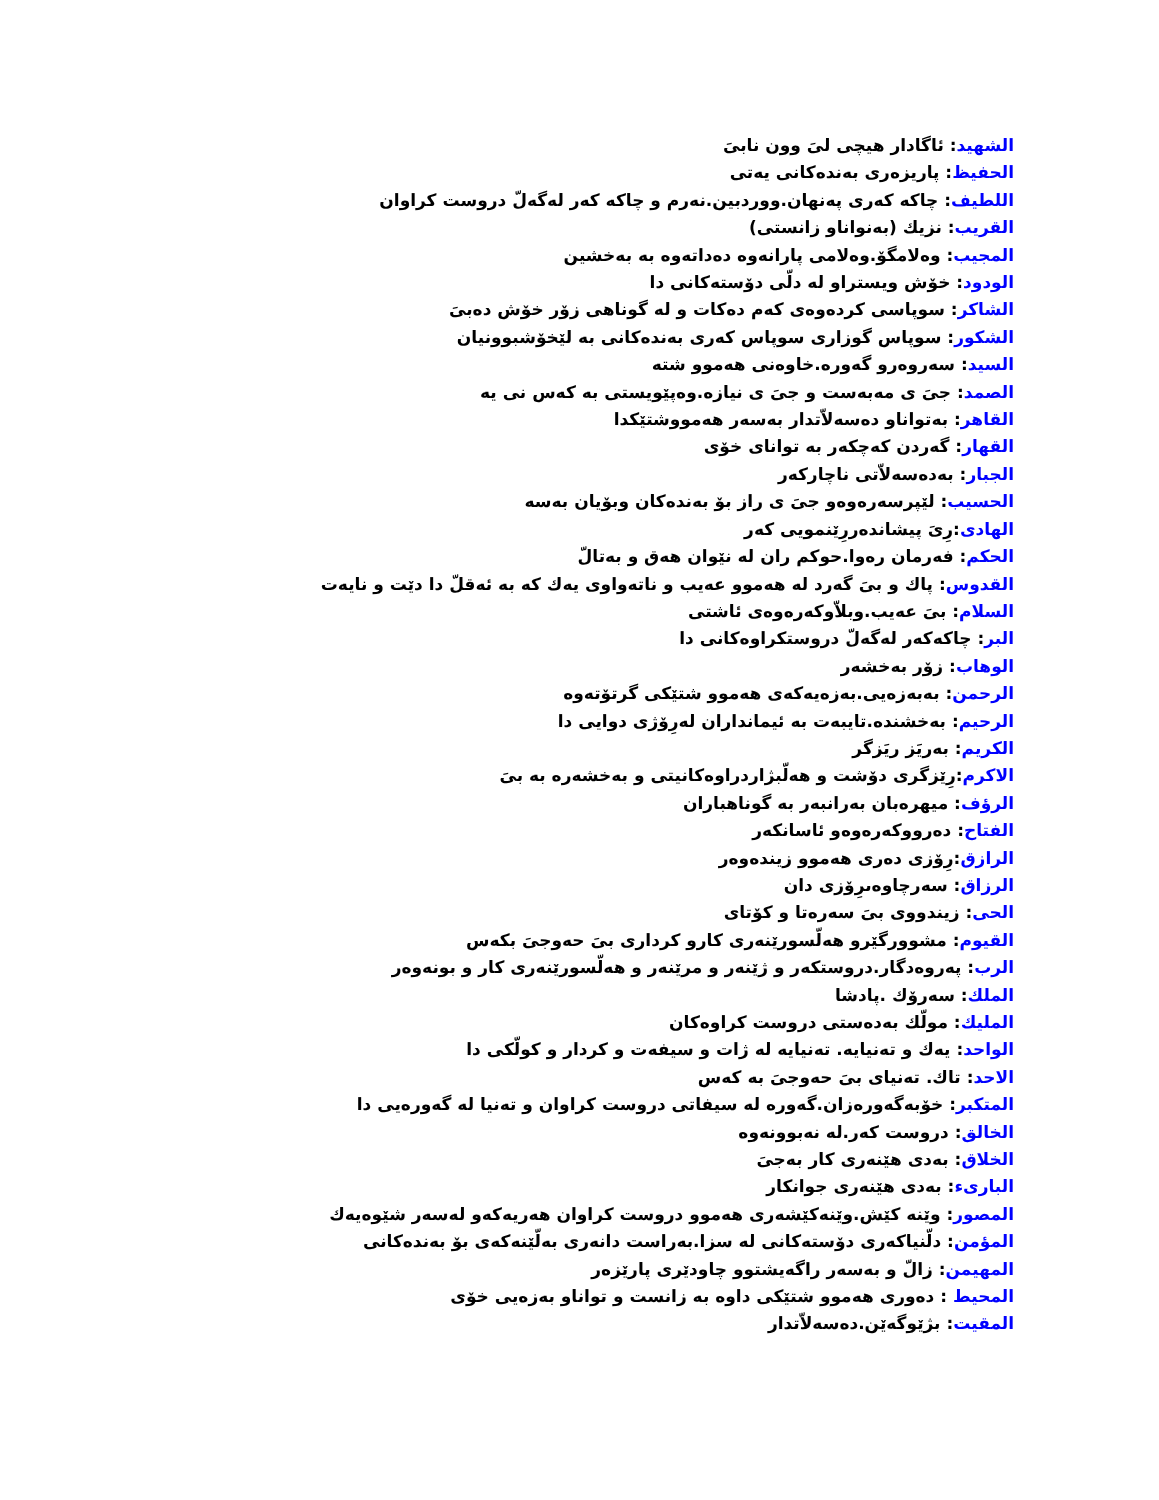الشهيد: ئاگادار هيچى لىَ وون نابىَ
الحفيظ: پاریزەری بەندەکانی یەتی
اللطيف: چاكە كەرى پەنهان.ووردبين.نەرم و چاكە كەر لەگەلّ دروست كراوان
القريب: نزيك (بەنواناو زانستى)
المجيب: وەلامگۆ.وەلامى پارانەوە دەداتەوە بە بەخشين
الودود: خۆش ويستراو لە دلّى دۆستەكانى دا
الشاكر: سوپاسى كردەوەى كەم دەكات و لە گوناهى زۆر خۆش دەبىَ
الشكور: سوپاس گوزارى سوپاس كەرى بەندەكانى بە لێخۆشبوونيان
السيد: سەروەرو گەورە.خاوەنى هەموو شتە
الصمد: جىَ ى مەبەست و جىَ ى نيازە.وەپێويستى بە كەس نى يە
القاهر: بەتواناو دەسەلاّتدار بەسەر هەمووشتێكدا
القهار: گەردن كەچكەر بە تواناى خۆى
الجبار: بەدەسەلاّتى ناچاركەر
الحسيب: لێپرسەرەوەو جىَ ى راز بۆ بەندەكان وبۆيان بەسە
الهادى:رِىَ پيشاندەررِێنمويى كەر
الحكم: فەرمان رەوا.حوكم ران لە نێوان هەق و بەتالّ
القدوس: پاك و بىَ گەرد لە هەموو عەيب و ناتەواوى يەك كە بە ئەقلّ دا دێت و نايەت
السلام: بىَ عەيب.وبلاّوكەرەوەى ئاشتى
البر: چاكەكەر لەگەلّ دروستكراوەكانى دا
الوهاب: زۆر بەخشەر
الرحمن: بەبەزەيى.بەزەيەكەى هەموو شتێكى گرتۆتەوە
الرحيم: بەخشندە.تايبەت بە ئيمانداران لەرِۆژى دوايى دا
الكريم: بەريَز ريَزگر
الاكرم:رِێزگرى دۆشت و هەلّبژاردراوەكانيتى و بەخشەرە بە بىَ
الرؤف: ميهرەبان بەرانبەر بە گوناهباران
الفتاح: دەرووكەرەوەو ئاسانكەر
الرازق:رِۆزى دەرى هەموو زيندەوەر
الرزاق: سەرچاوەىرِۆزى دان
الحى: زيندووى بىَ سەرەتا و كۆتاى
القيوم: مشوورگێرو هەلّسورێنەرى كارو كردارى بىَ حەوجىَ بكەس
الرب: پەروەدگار.دروستكەر و ژێنەر و مرێنەر و هەلّسورێنەرى كار و بونەوەر
الملك: سەرۆك .پادشا
المليك: مولّك بەدەستى دروست كراوەكان
الواحد: يەك و تەنيايە. تەنيايە لە ژات و سيفەت و كردار و كولّكى دا
الاحد: تاك. تەنياى بىَ حەوجىَ بە كەس
المتكبر: خۆبەگەورەزان.گەورە لە سيفاتى دروست كراوان و تەنيا لە گەورەيى دا
الخالق: دروست كەر.لە نەبوونەوە
الخلاق: بەدى هێنەرى كار بەجىَ
البارىء: بەدى هێنەرى جوانكار
المصور: وێنە كێش.وێنەكێشەرى هەموو دروست كراوان هەريەكەو لەسەر شێوەيەك
المؤمن: دلّنياكەرى دۆستەكانى لە سزا.بەراست دانەرى بەلّێنەكەى بۆ بەندەكانى
المهيمن: زالّ و بەسەر راگەيشتوو چاودێرى پارێزەر
المحيط : دەورى هەموو شتێكى داوە بە زانست و تواناو بەزەيى خۆى
المقيت: بژێوگەێن.دەسەلاّتدار